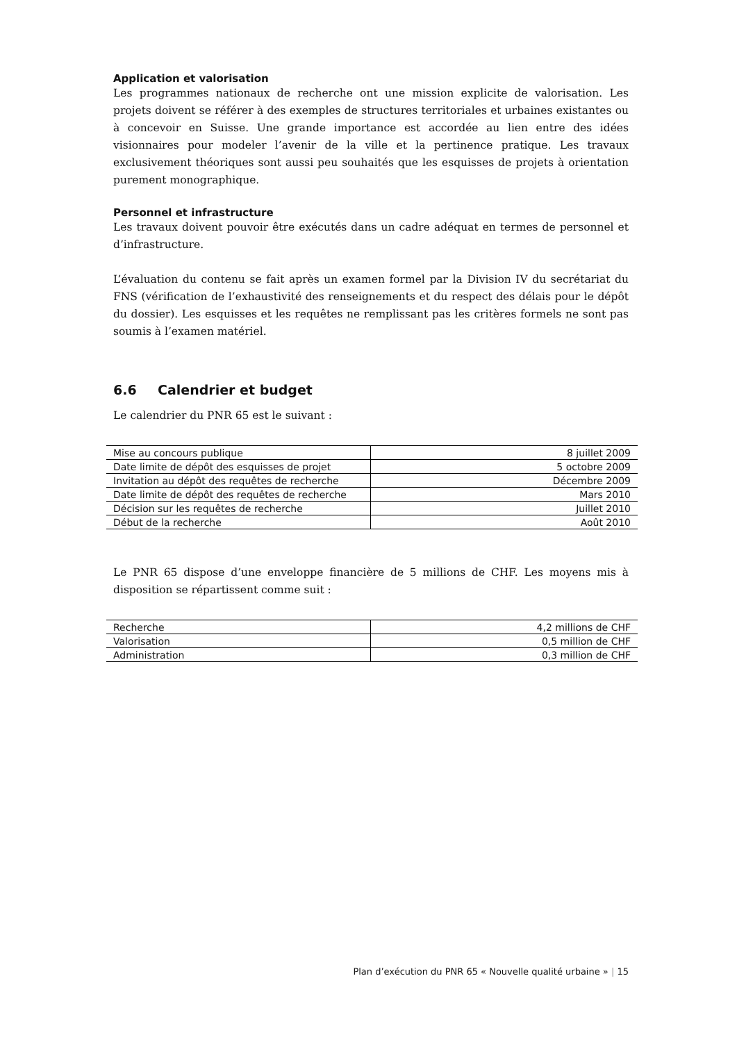Application et valorisation
Les programmes nationaux de recherche ont une mission explicite de valorisation. Les projets doivent se référer à des exemples de structures territoriales et urbaines existantes ou à concevoir en Suisse. Une grande importance est accordée au lien entre des idées visionnaires pour modeler l’avenir de la ville et la pertinence pratique. Les travaux exclusivement théoriques sont aussi peu souhaités que les esquisses de projets à orientation purement monographique.
Personnel et infrastructure
Les travaux doivent pouvoir être exécutés dans un cadre adéquat en termes de personnel et d’infrastructure.
L’évaluation du contenu se fait après un examen formel par la Division IV du secrétariat du FNS (vérification de l’exhaustivité des renseignements et du respect des délais pour le dépôt du dossier). Les esquisses et les requêtes ne remplissant pas les critères formels ne sont pas soumis à l’examen matériel.
6.6 Calendrier et budget
Le calendrier du PNR 65 est le suivant :
| Mise au concours publique | 8 juillet 2009 |
| Date limite de dépôt des esquisses de projet | 5 octobre 2009 |
| Invitation au dépôt des requêtes de recherche | Décembre 2009 |
| Date limite de dépôt des requêtes de recherche | Mars 2010 |
| Décision sur les requêtes de recherche | Juillet 2010 |
| Début de la recherche | Août 2010 |
Le PNR 65 dispose d’une enveloppe financière de 5 millions de CHF. Les moyens mis à disposition se répartissent comme suit :
| Recherche | 4,2 millions de CHF |
| Valorisation | 0,5 million de CHF |
| Administration | 0,3 million de CHF |
Plan d’exécution du PNR 65 « Nouvelle qualité urbaine » | 15